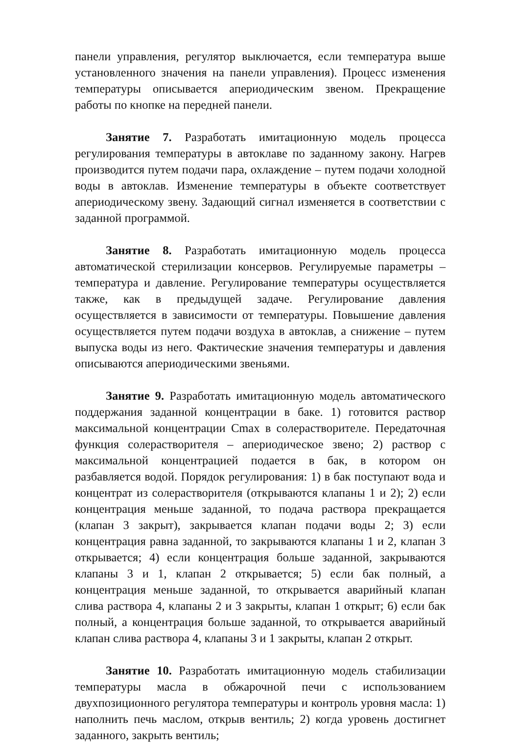панели управления, регулятор выключается, если температура выше установленного значения на панели управления). Процесс изменения температуры описывается апериодическим звеном. Прекращение работы по кнопке на передней панели.
Занятие 7. Разработать имитационную модель процесса регулирования температуры в автоклаве по заданному закону. Нагрев производится путем подачи пара, охлаждение – путем подачи холодной воды в автоклав. Изменение температуры в объекте соответствует апериодическому звену. Задающий сигнал изменяется в соответствии с заданной программой.
Занятие 8. Разработать имитационную модель процесса автоматической стерилизации консервов. Регулируемые параметры – температура и давление. Регулирование температуры осуществляется также, как в предыдущей задаче. Регулирование давления осуществляется в зависимости от температуры. Повышение давления осуществляется путем подачи воздуха в автоклав, а снижение – путем выпуска воды из него. Фактические значения температуры и давления описываются апериодическими звеньями.
Занятие 9. Разработать имитационную модель автоматического поддержания заданной концентрации в баке. 1) готовится раствор максимальной концентрации Cmax в солерастворителе. Передаточная функция солерастворителя – апериодическое звено; 2) раствор с максимальной концентрацией подается в бак, в котором он разбавляется водой. Порядок регулирования: 1) в бак поступают вода и концентрат из солерастворителя (открываются клапаны 1 и 2); 2) если концентрация меньше заданной, то подача раствора прекращается (клапан 3 закрыт), закрывается клапан подачи воды 2; 3) если концентрация равна заданной, то закрываются клапаны 1 и 2, клапан 3 открывается; 4) если концентрация больше заданной, закрываются клапаны 3 и 1, клапан 2 открывается; 5) если бак полный, а концентрация меньше заданной, то открывается аварийный клапан слива раствора 4, клапаны 2 и 3 закрыты, клапан 1 открыт; 6) если бак полный, а концентрация больше заданной, то открывается аварийный клапан слива раствора 4, клапаны 3 и 1 закрыты, клапан 2 открыт.
Занятие 10. Разработать имитационную модель стабилизации температуры масла в обжарочной печи с использованием двухпозиционного регулятора температуры и контроль уровня масла: 1) наполнить печь маслом, открыв вентиль; 2) когда уровень достигнет заданного, закрыть вентиль;